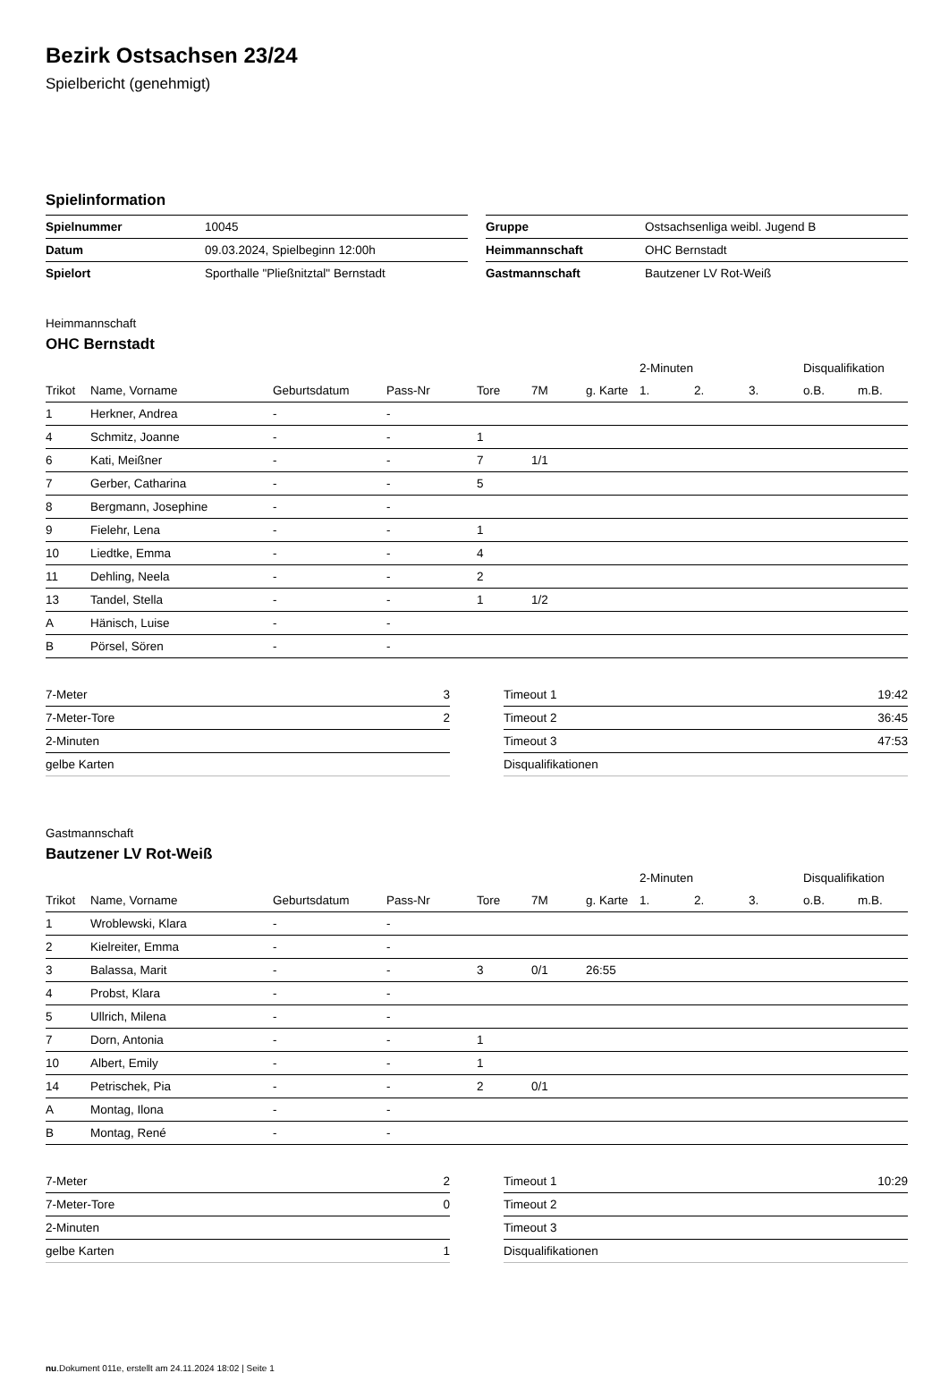Bezirk Ostsachsen 23/24
Spielbericht (genehmigt)
Spielinformation
| Spielnummer | 10045 |
| Datum | 09.03.2024, Spielbeginn 12:00h |
| Spielort | Sporthalle "Pließnitztal" Bernstadt |
| Gruppe | Ostsachsenliga weibl. Jugend B |
| Heimmannschaft | OHC Bernstadt |
| Gastmannschaft | Bautzener LV Rot-Weiß |
Heimmannschaft
OHC Bernstadt
| | | | | | | | 2-Minuten | | | Disqualifikation | |
| --- | --- | --- | --- | --- | --- | --- | --- | --- | --- | --- | --- |
| Trikot | Name, Vorname | Geburtsdatum | Pass-Nr | Tore | 7M | g. Karte | 1. | 2. | 3. | o.B. | m.B. |
| 1 | Herkner, Andrea | - | - | | | | | | | | |
| 4 | Schmitz, Joanne | - | - | 1 | | | | | | | |
| 6 | Kati, Meißner | - | - | 7 | 1/1 | | | | | | |
| 7 | Gerber, Catharina | - | - | 5 | | | | | | | |
| 8 | Bergmann, Josephine | - | - | | | | | | | | |
| 9 | Fielehr, Lena | - | - | 1 | | | | | | | |
| 10 | Liedtke, Emma | - | - | 4 | | | | | | | |
| 11 | Dehling, Neela | - | - | 2 | | | | | | | |
| 13 | Tandel, Stella | - | - | 1 | 1/2 | | | | | | |
| A | Hänisch, Luise | - | - | | | | | | | | |
| B | Pörsel, Sören | - | - | | | | | | | | |
| 7-Meter | 3 |
| 7-Meter-Tore | 2 |
| 2-Minuten | |
| gelbe Karten | |
| Timeout 1 | 19:42 |
| Timeout 2 | 36:45 |
| Timeout 3 | 47:53 |
| Disqualifikationen | |
Gastmannschaft
Bautzener LV Rot-Weiß
| | | | | | | | 2-Minuten | | | Disqualifikation | |
| --- | --- | --- | --- | --- | --- | --- | --- | --- | --- | --- | --- |
| Trikot | Name, Vorname | Geburtsdatum | Pass-Nr | Tore | 7M | g. Karte | 1. | 2. | 3. | o.B. | m.B. |
| 1 | Wroblewski, Klara | - | - | | | | | | | | |
| 2 | Kielreiter, Emma | - | - | | | | | | | | |
| 3 | Balassa, Marit | - | - | 3 | 0/1 | 26:55 | | | | | |
| 4 | Probst, Klara | - | - | | | | | | | | |
| 5 | Ullrich, Milena | - | - | | | | | | | | |
| 7 | Dorn, Antonia | - | - | 1 | | | | | | | |
| 10 | Albert, Emily | - | - | 1 | | | | | | | |
| 14 | Petrischek, Pia | - | - | 2 | 0/1 | | | | | | |
| A | Montag, Ilona | - | - | | | | | | | | |
| B | Montag, René | - | - | | | | | | | | |
| 7-Meter | 2 |
| 7-Meter-Tore | 0 |
| 2-Minuten | |
| gelbe Karten | 1 |
| Timeout 1 | 10:29 |
| Timeout 2 | |
| Timeout 3 | |
| Disqualifikationen | |
nu.Dokument 011e, erstellt am 24.11.2024 18:02 | Seite 1